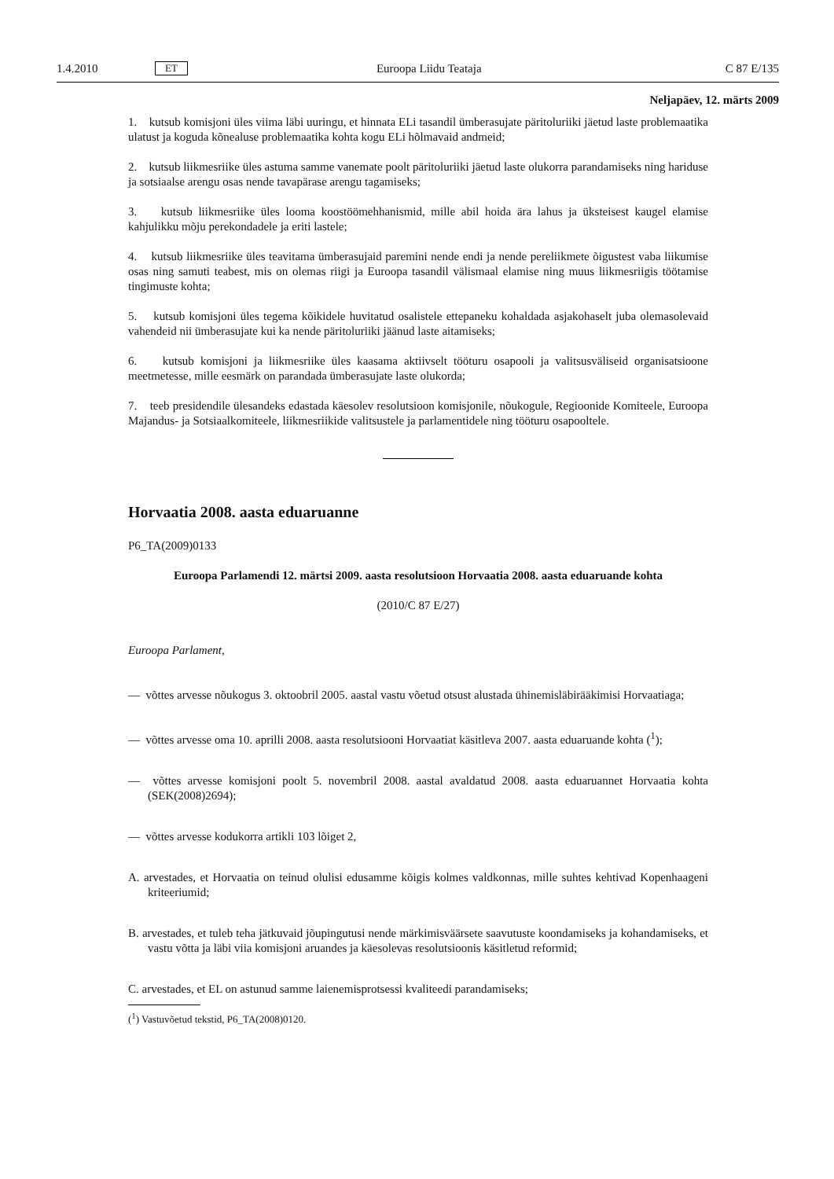1.4.2010 ET Euroopa Liidu Teataja C 87 E/135
Neljapäev, 12. märts 2009
1. kutsub komisjoni üles viima läbi uuringu, et hinnata ELi tasandil ümberasujate päritoluriiki jäetud laste problemaatika ulatust ja koguda kõnealuse problemaatika kohta kogu ELi hõlmavaid andmeid;
2. kutsub liikmesriike üles astuma samme vanemate poolt päritoluriiki jäetud laste olukorra parandamiseks ning hariduse ja sotsiaalse arengu osas nende tavapärase arengu tagamiseks;
3. kutsub liikmesriike üles looma koostöömehhanismid, mille abil hoida ära lahus ja üksteisest kaugel elamise kahjulikku mõju perekondadele ja eriti lastele;
4. kutsub liikmesriike üles teavitama ümberasujaid paremini nende endi ja nende pereliikmete õigustest vaba liikumise osas ning samuti teabest, mis on olemas riigi ja Euroopa tasandil välismaal elamise ning muus liikmesriigis töötamise tingimuste kohta;
5. kutsub komisjoni üles tegema kõikidele huvitatud osalistele ettepaneku kohaldada asjakohaselt juba olemasolevaid vahendeid nii ümberasujate kui ka nende päritoluriiki jäänud laste aitamiseks;
6. kutsub komisjoni ja liikmesriike üles kaasama aktiivselt tööturu osapooli ja valitsusväliseid organisatsioone meetmetesse, mille eesmärk on parandada ümberasujate laste olukorda;
7. teeb presidendile ülesandeks edastada käesolev resolutsioon komisjonile, nõukogule, Regioonide Komiteele, Euroopa Majandus- ja Sotsiaalkomiteele, liikmesriikide valitsustele ja parlamentidele ning tööturu osapooltele.
Horvaatia 2008. aasta eduaruanne
P6_TA(2009)0133
Euroopa Parlamendi 12. märtsi 2009. aasta resolutsioon Horvaatia 2008. aasta eduaruande kohta
(2010/C 87 E/27)
Euroopa Parlament,
— võttes arvesse nõukogus 3. oktoobril 2005. aastal vastu võetud otsust alustada ühinemisläbirääkimisi Horvaatiaga;
— võttes arvesse oma 10. aprilli 2008. aasta resolutsiooni Horvaatiat käsitleva 2007. aasta eduaruande kohta (<sup>1</sup>);
— võttes arvesse komisjoni poolt 5. novembril 2008. aastal avaldatud 2008. aasta eduaruannet Horvaatia kohta (SEK(2008)2694);
— võttes arvesse kodukorra artikli 103 lõiget 2,
A. arvestades, et Horvaatia on teinud olulisi edusamme kõigis kolmes valdkonnas, mille suhtes kehtivad Kopenhaageni kriteeriumid;
B. arvestades, et tuleb teha jätkuvaid jõupingutusi nende märkimisväärsete saavutuste koondamiseks ja kohandamiseks, et vastu võtta ja läbi viia komisjoni aruandes ja käesolevas resolutsioonis käsitletud reformid;
C. arvestades, et EL on astunud samme laienemisprotsessi kvaliteedi parandamiseks;
(<sup>1</sup>) Vastuvõetud tekstid, P6_TA(2008)0120.